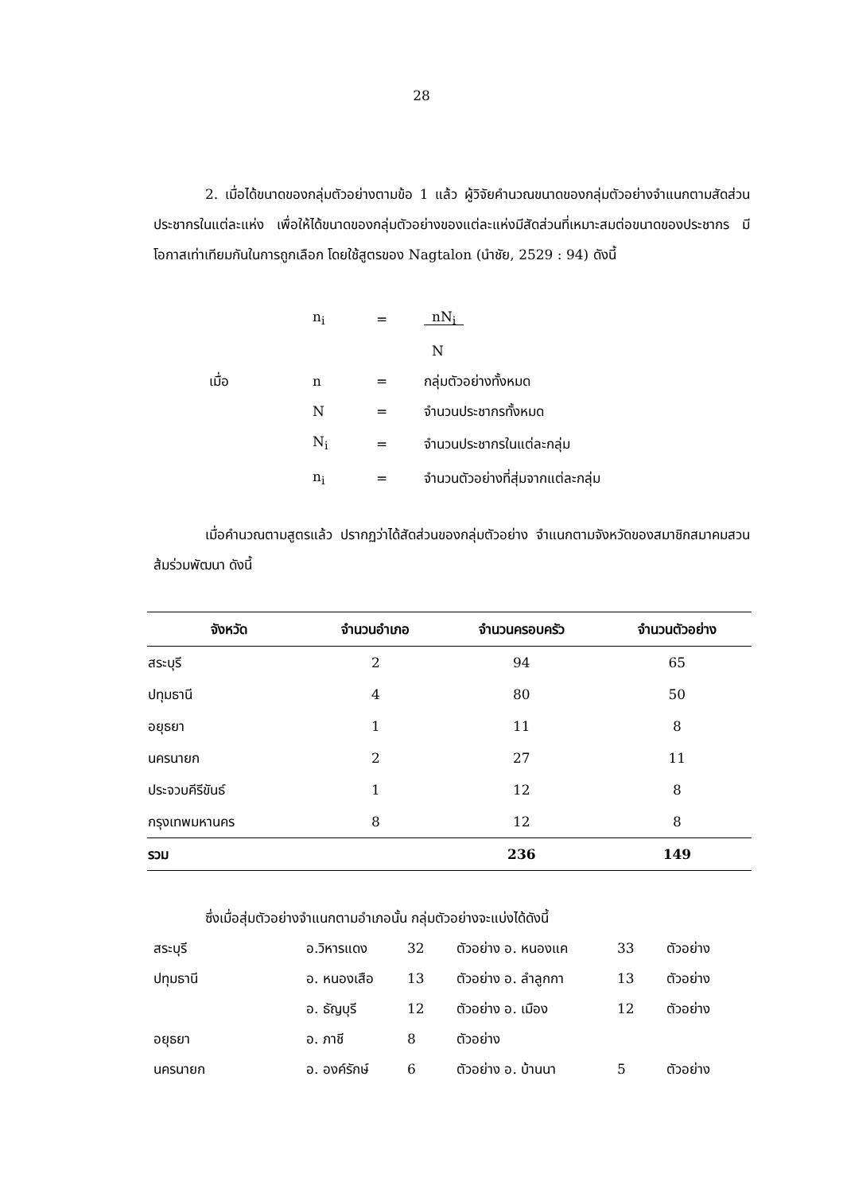28
2. เมื่อได้ขนาดของกลุ่มตัวอย่างตามข้อ 1 แล้ว ผู้วิจัยคำนวณขนาดของกลุ่มตัวอย่างจำแนกตามสัดส่วนประชากรในแต่ละแห่ง เพื่อให้ได้ขนาดของกลุ่มตัวอย่างของแต่ละแห่งมีสัดส่วนที่เหมาะสมต่อขนาดของประชากร มีโอกาสเท่าเทียมกันในการถูกเลือก โดยใช้สูตรของ Nagtalon (นำชัย, 2529 : 94) ดังนี้
| | n<sub>i</sub> | = | nN<sub>i</sub> |
| | | | N |
| เมื่อ | n | = | กลุ่มตัวอย่างทั้งหมด |
| | N | = | จำนวนประชากรทั้งหมด |
| | N<sub>i</sub> | = | จำนวนประชากรในแต่ละกลุ่ม |
| | n<sub>i</sub> | = | จำนวนตัวอย่างที่สุ่มจากแต่ละกลุ่ม |
เมื่อคำนวณตามสูตรแล้ว ปรากฏว่าได้สัดส่วนของกลุ่มตัวอย่าง จำแนกตามจังหวัดของสมาชิกสมาคมสวนส้มร่วมพัฒนา ดังนี้
| จังหวัด | จำนวนอำเภอ | จำนวนครอบครัว | จำนวนตัวอย่าง |
| --- | --- | --- | --- |
| สระบุรี | 2 | 94 | 65 |
| ปทุมธานี | 4 | 80 | 50 |
| อยุธยา | 1 | 11 | 8 |
| นครนายก | 2 | 27 | 11 |
| ประจวบคีรีขันธ์ | 1 | 12 | 8 |
| กรุงเทพมหานคร | 8 | 12 | 8 |
| รวม | | 236 | 149 |
ซึ่งเมื่อสุ่มตัวอย่างจำแนกตามอำเภอนั้น กลุ่มตัวอย่างจะแบ่งได้ดังนี้
| สระบุรี | อ.วิหารแดง | 32 | ตัวอย่าง อ. หนองแค | 33 | ตัวอย่าง |
| ปทุมธานี | อ. หนองเสือ | 13 | ตัวอย่าง อ. ลำลูกกา | 13 | ตัวอย่าง |
| | อ. ธัญบุรี | 12 | ตัวอย่าง อ. เมือง | 12 | ตัวอย่าง |
| อยุธยา | อ. ภาชี | 8 | ตัวอย่าง | | |
| นครนายก | อ. องค์รักษ์ | 6 | ตัวอย่าง อ. บ้านนา | 5 | ตัวอย่าง |